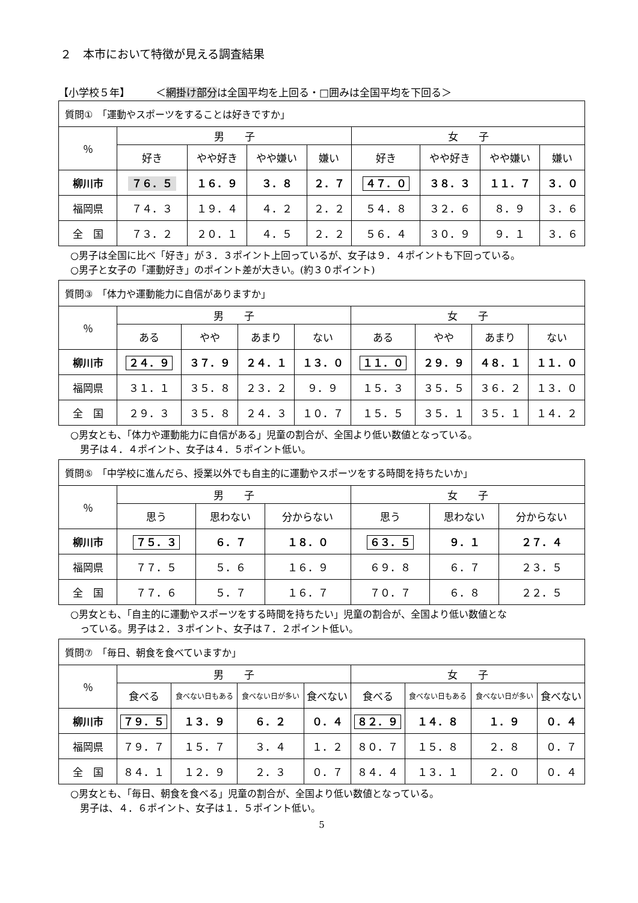２　本市において特徴が見える調査結果
【小学校５年】　　　＜網掛け部分は全国平均を上回る・□囲みは全国平均を下回る＞
| 質問① 「運動やスポーツをすることは好きですか」 | | | | | | | | |
| --- | --- | --- | --- | --- | --- | --- | --- | --- |
| ％ | 男 子 | | | | 女 子 | | | |
| | 好き | やや好き | やや嫌い | 嫌い | 好き | やや好き | やや嫌い | 嫌い |
| 柳川市 | ７６．５ | １６．９ | ３．８ | ２．７ | ４７．０ | ３８．３ | １１．７ | ３．０ |
| 福岡県 | ７４．３ | １９．４ | ４．２ | ２．２ | ５４．８ | ３２．６ | ８．９ | ３．６ |
| 全 国 | ７３．２ | ２０．１ | ４．５ | ２．２ | ５６．４ | ３０．９ | ９．１ | ３．６ |
○男子は全国に比べ「好き」が３．３ポイント上回っているが、女子は９．４ポイントも下回っている。
○男子と女子の「運動好き」のポイント差が大きい。(約３０ポイント)
| 質問③ 「体力や運動能力に自信がありますか」 | | | | | | | | |
| --- | --- | --- | --- | --- | --- | --- | --- | --- |
| ％ | 男 子 | | | | 女 子 | | | |
| | ある | やや | あまり | ない | ある | やや | あまり | ない |
| 柳川市 | ２４．９ | ３７．９ | ２４．１ | １３．０ | １１．０ | ２９．９ | ４８．１ | １１．０ |
| 福岡県 | ３１．１ | ３５．８ | ２３．２ | ９．９ | １５．３ | ３５．５ | ３６．２ | １３．０ |
| 全 国 | ２９．３ | ３５．８ | ２４．３ | １０．７ | １５．５ | ３５．１ | ３５．１ | １４．２ |
○男女とも、「体力や運動能力に自信がある」児童の割合が、全国より低い数値となっている。
　男子は４．４ポイント、女子は４．５ポイント低い。
| 質問⑤ 「中学校に進んだら、授業以外でも自主的に運動やスポーツをする時間を持ちたいか」 | | | | | | |
| --- | --- | --- | --- | --- | --- | --- |
| ％ | 男 子 | | | 女 子 | | |
| | 思う | 思わない | 分からない | 思う | 思わない | 分からない |
| 柳川市 | ７５．３ | ６．７ | １８．０ | ６３．５ | ９．１ | ２７．４ |
| 福岡県 | ７７．５ | ５．６ | １６．９ | ６９．８ | ６．７ | ２３．５ |
| 全 国 | ７７．６ | ５．７ | １６．７ | ７０．７ | ６．８ | ２２．５ |
○男女とも、「自主的に運動やスポーツをする時間を持ちたい」児童の割合が、全国より低い数値とな
　っている。男子は２．３ポイント、女子は７．２ポイント低い。
| 質問⑦ 「毎日、朝食を食べていますか」 | | | | | | | | |
| --- | --- | --- | --- | --- | --- | --- | --- | --- |
| ％ | 男 子 | | | | 女 子 | | | |
| | 食べる | 食べない日もある | 食べない日が多い | 食べない | 食べる | 食べない日もある | 食べない日が多い | 食べない |
| 柳川市 | ７９．５ | １３．９ | ６．２ | ０．４ | ８２．９ | １４．８ | １．９ | ０．４ |
| 福岡県 | ７９．７ | １５．７ | ３．４ | １．２ | ８０．７ | １５．８ | ２．８ | ０．７ |
| 全 国 | ８４．１ | １２．９ | ２．３ | ０．７ | ８４．４ | １３．１ | ２．０ | ０．４ |
○男女とも、「毎日、朝食を食べる」児童の割合が、全国より低い数値となっている。
　男子は、４．６ポイント、女子は１．５ポイント低い。
5